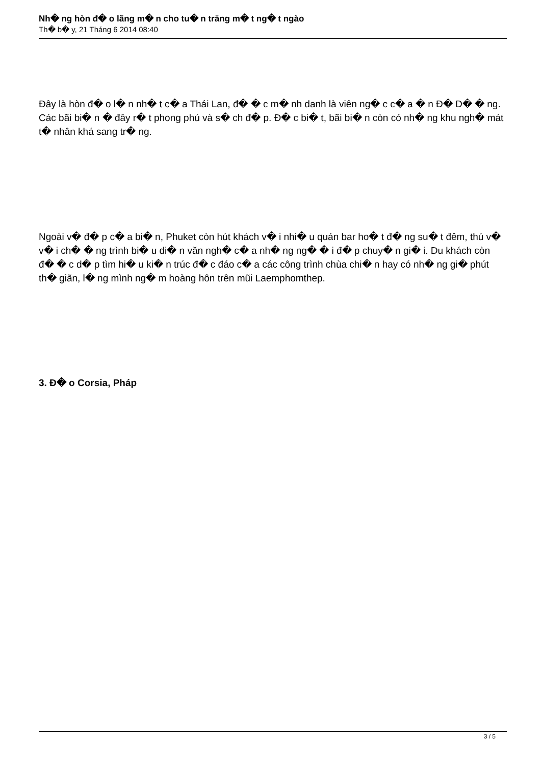Nh� ng hòn đ� o lãng m� n cho tu� n trăng m� t ng� t ngào
Th� b� y, 21 Tháng 6 2014 08:40
Đây là hòn đ� o l� n nh� t c� a Thái Lan, đ� � c m� nh danh là viên ng� c c� a � n Đ� D� � ng. Các bãi bi� n � đây r� t phong phú và s� ch đ� p. Đ� c bi� t, bãi bi� n còn có nh� ng khu ngh� mát t� nhân khá sang tr� ng.
Ngoài v� đ� p c� a bi� n, Phuket còn hút khách v� i nhi� u quán bar ho� t đ� ng su� t đêm, thú v� v� i ch� � ng trình bi� u di� n văn ngh� c� a nh� ng ng� � i đ� p chuy� n gi� i. Du khách còn đ� � c d� p tìm hi� u ki� n trúc đ� c đáo c� a các công trình chùa chi� n hay có nh� ng gi� phút th� giãn, l� ng mình ng� m hoàng hôn trên mũi Laemphomthep.
3. Đ� o Corsia, Pháp
3 / 5